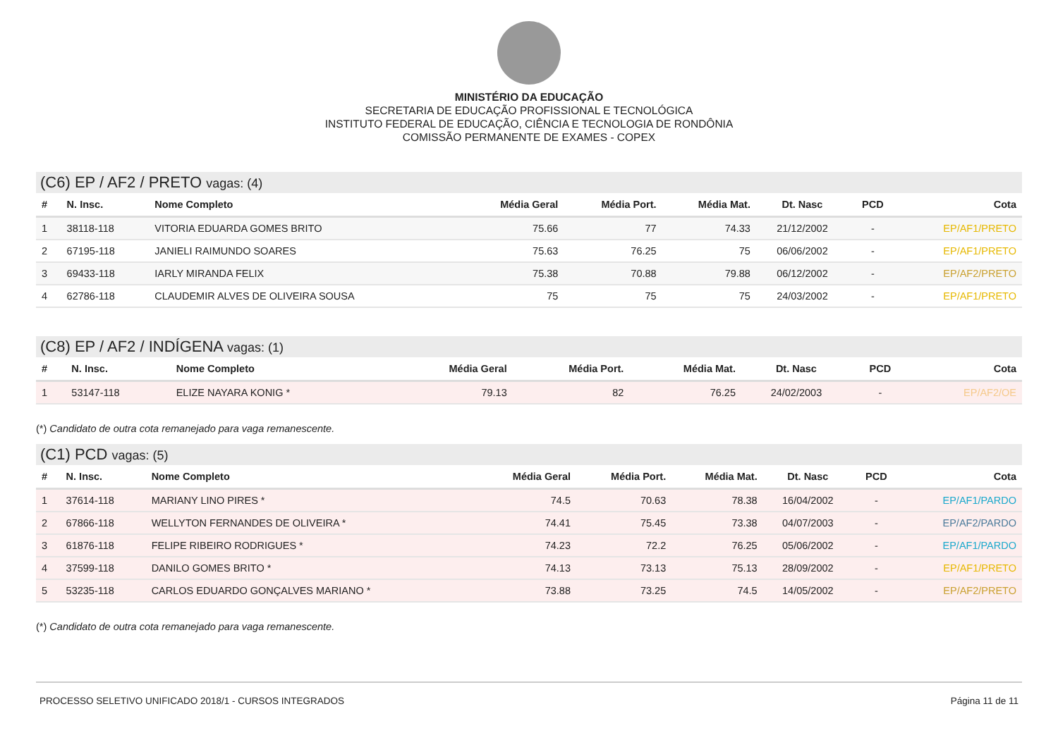MINISTÉRIO DA EDUCAÇÃO
SECRETARIA DE EDUCAÇÃO PROFISSIONAL E TECNOLÓGICA
INSTITUTO FEDERAL DE EDUCAÇÃO, CIÊNCIA E TECNOLOGIA DE RONDÔNIA
COMISSÃO PERMANENTE DE EXAMES - COPEX
(C6) EP / AF2 / PRETO vagas: (4)
| # | N. Insc. | Nome Completo | Média Geral | Média Port. | Média Mat. | Dt. Nasc | PCD | Cota |
| --- | --- | --- | --- | --- | --- | --- | --- | --- |
| 1 | 38118-118 | VITORIA EDUARDA GOMES BRITO | 75.66 | 77 | 74.33 | 21/12/2002 | - | EP/AF1/PRETO |
| 2 | 67195-118 | JANIELI RAIMUNDO SOARES | 75.63 | 76.25 | 75 | 06/06/2002 | - | EP/AF1/PRETO |
| 3 | 69433-118 | IARLY MIRANDA FELIX | 75.38 | 70.88 | 79.88 | 06/12/2002 | - | EP/AF2/PRETO |
| 4 | 62786-118 | CLAUDEMIR ALVES DE OLIVEIRA SOUSA | 75 | 75 | 75 | 24/03/2002 | - | EP/AF1/PRETO |
(C8) EP / AF2 / INDÍGENA vagas: (1)
| # | N. Insc. | Nome Completo | Média Geral | Média Port. | Média Mat. | Dt. Nasc | PCD | Cota |
| --- | --- | --- | --- | --- | --- | --- | --- | --- |
| 1 | 53147-118 | ELIZE NAYARA KONIG * | 79.13 | 82 | 76.25 | 24/02/2003 | - | EP/AF2/OE |
(*) Candidato de outra cota remanejado para vaga remanescente.
(C1) PCD vagas: (5)
| # | N. Insc. | Nome Completo | Média Geral | Média Port. | Média Mat. | Dt. Nasc | PCD | Cota |
| --- | --- | --- | --- | --- | --- | --- | --- | --- |
| 1 | 37614-118 | MARIANY LINO PIRES * | 74.5 | 70.63 | 78.38 | 16/04/2002 | - | EP/AF1/PARDO |
| 2 | 67866-118 | WELLYTON FERNANDES DE OLIVEIRA * | 74.41 | 75.45 | 73.38 | 04/07/2003 | - | EP/AF2/PARDO |
| 3 | 61876-118 | FELIPE RIBEIRO RODRIGUES * | 74.23 | 72.2 | 76.25 | 05/06/2002 | - | EP/AF1/PARDO |
| 4 | 37599-118 | DANILO GOMES BRITO * | 74.13 | 73.13 | 75.13 | 28/09/2002 | - | EP/AF1/PRETO |
| 5 | 53235-118 | CARLOS EDUARDO GONÇALVES MARIANO * | 73.88 | 73.25 | 74.5 | 14/05/2002 | - | EP/AF2/PRETO |
(*) Candidato de outra cota remanejado para vaga remanescente.
PROCESSO SELETIVO UNIFICADO 2018/1 - CURSOS INTEGRADOS Página 11 de 11